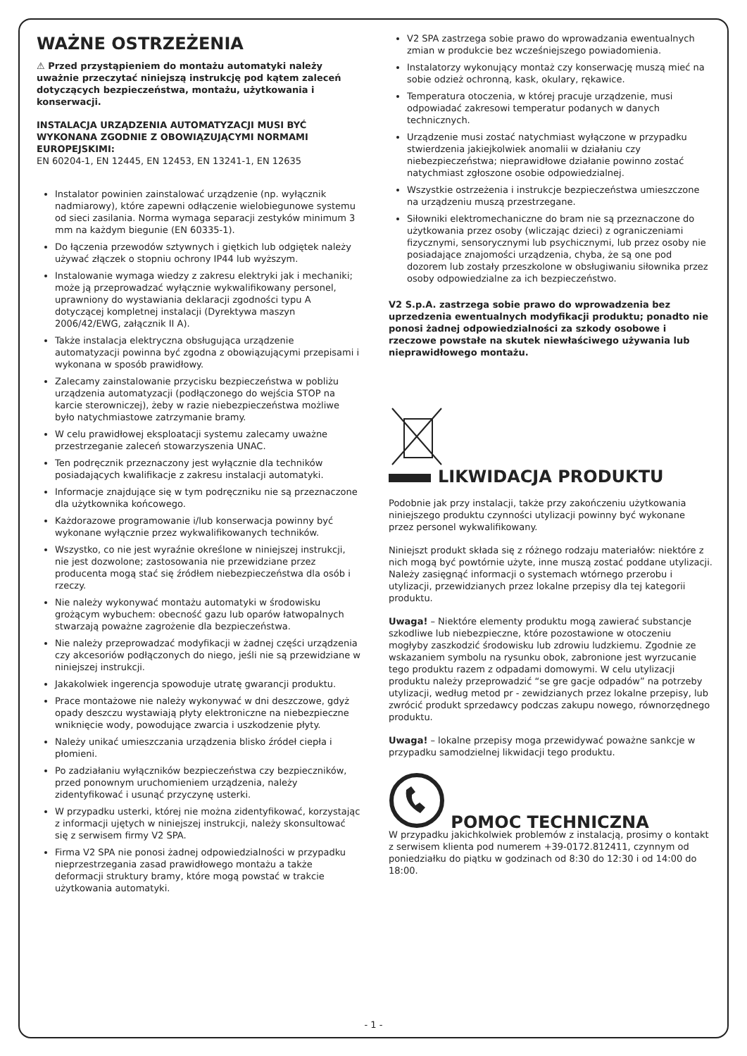WAŻNE OSTRZEŻENIA
⚠ Przed przystąpieniem do montażu automatyki należy uważnie przeczytać niniejszą instrukcję pod kątem zaleceń dotyczących bezpieczeństwa, montażu, użytkowania i konserwacji.
INSTALACJA URZĄDZENIA AUTOMATYZACJI MUSI BYĆ WYKONANA ZGODNIE Z OBOWIĄZUJĄCYMI NORMAMI EUROPEJSKIMI:
EN 60204-1, EN 12445, EN 12453, EN 13241-1, EN 12635
Instalator powinien zainstalować urządzenie (np. wyłącznik nadmiarowy), które zapewni odłączenie wielobiegunowe systemu od sieci zasilania. Norma wymaga separacji zestyków minimum 3 mm na każdym biegunie (EN 60335-1).
Do łączenia przewodów sztywnych i giętkich lub odgiętek należy używać złączek o stopniu ochrony IP44 lub wyższym.
Instalowanie wymaga wiedzy z zakresu elektryki jak i mechaniki; może ją przeprowadzać wyłącznie wykwalifikowany personel, uprawniony do wystawiania deklaracji zgodności typu A dotyczącej kompletnej instalacji (Dyrektywa maszyn 2006/42/EWG, załącznik II A).
Także instalacja elektryczna obsługująca urządzenie automatyzacji powinna być zgodna z obowiązującymi przepisami i wykonana w sposób prawidłowy.
Zalecamy zainstalowanie przycisku bezpieczeństwa w pobliżu urządzenia automatyzacji (podłączonego do wejścia STOP na karcie sterowniczej), żeby w razie niebezpieczeństwa możliwe było natychmiastowe zatrzymanie bramy.
W celu prawidłowej eksploatacji systemu zalecamy uważne przestrzeganie zaleceń stowarzyszenia UNAC.
Ten podręcznik przeznaczony jest wyłącznie dla techników posiadających kwalifikacje z zakresu instalacji automatyki.
Informacje znajdujące się w tym podręczniku nie są przeznaczone dla użytkownika końcowego.
Każdorazowe programowanie i/lub konserwacja powinny być wykonane wyłącznie przez wykwalifikowanych techników.
Wszystko, co nie jest wyraźnie określone w niniejszej instrukcji, nie jest dozwolone; zastosowania nie przewidziane przez producenta mogą stać się źródłem niebezpieczeństwa dla osób i rzeczy.
Nie należy wykonywać montażu automatyki w środowisku grożącym wybuchem: obecność gazu lub oparów łatwopalnych stwarzają poważne zagrożenie dla bezpieczeństwa.
Nie należy przeprowadzać modyfikacji w żadnej części urządzenia czy akcesoriów podłączonych do niego, jeśli nie są przewidziane w niniejszej instrukcji.
Jakakolwiek ingerencja spowoduje utratę gwarancji produktu.
Prace montażowe nie należy wykonywać w dni deszczowe, gdyż opady deszczu wystawiają płyty elektroniczne na niebezpieczne wniknięcie wody, powodujące zwarcia i uszkodzenie płyty.
Należy unikać umieszczania urządzenia blisko źródeł ciepła i płomieni.
Po zadziałaniu wyłączników bezpieczeństwa czy bezpieczników, przed ponownym uruchomieniem urządzenia, należy zidentyfikować i usunąć przyczynę usterki.
W przypadku usterki, której nie można zidentyfikować, korzystając z informacji ujętych w niniejszej instrukcji, należy skonsultować się z serwisem firmy V2 SPA.
Firma V2 SPA nie ponosi żadnej odpowiedzialności w przypadku nieprzestrzegania zasad prawidłowego montażu a także deformacji struktury bramy, które mogą powstać w trakcie użytkowania automatyki.
V2 SPA zastrzega sobie prawo do wprowadzania ewentualnych zmian w produkcie bez wcześniejszego powiadomienia.
Instalatorzy wykonujący montaż czy konserwację muszą mieć na sobie odzież ochronną, kask, okulary, rękawice.
Temperatura otoczenia, w której pracuje urządzenie, musi odpowiadać zakresowi temperatur podanych w danych technicznych.
Urządzenie musi zostać natychmiast wyłączone w przypadku stwierdzenia jakiejkolwiek anomalii w działaniu czy niebezpieczeństwa; nieprawidłowe działanie powinno zostać natychmiast zgłoszone osobie odpowiedzialnej.
Wszystkie ostrzeżenia i instrukcje bezpieczeństwa umieszczone na urządzeniu muszą przestrzegane.
Siłowniki elektromechaniczne do bram nie są przeznaczone do użytkowania przez osoby (wliczając dzieci) z ograniczeniami fizycznymi, sensorycznymi lub psychicznymi, lub przez osoby nie posiadające znajomości urządzenia, chyba, że są one pod dozorem lub zostały przeszkolone w obsługiwaniu siłownika przez osoby odpowiedzialne za ich bezpieczeństwo.
V2 S.p.A. zastrzega sobie prawo do wprowadzenia bez uprzedzenia ewentualnych modyfikacji produktu; ponadto nie ponosi żadnej odpowiedzialności za szkody osobowe i rzeczowe powstałe na skutek niewłaściwego używania lub nieprawidłowego montażu.
LIKWIDACJA PRODUKTU
Podobnie jak przy instalacji, także przy zakończeniu użytkowania niniejszego produktu czynności utylizacji powinny być wykonane przez personel wykwalifikowany.
Niniejszt produkt składa się z różnego rodzaju materiałów: niektóre z nich mogą być powtórnie użyte, inne muszą zostać poddane utylizacji. Należy zasięgnąć informacji o systemach wtórnego przerobu i utylizacji, przewidzianych przez lokalne przepisy dla tej kategorii produktu.
Uwaga! – Niektóre elementy produktu mogą zawierać substancje szkodliwe lub niebezpieczne, które pozostawione w otoczeniu mogłyby zaszkodzić środowisku lub zdrowiu ludzkiemu. Zgodnie ze wskazaniem symbolu na rysunku obok, zabronione jest wyrzucanie tego produktu razem z odpadami domowymi. W celu utylizacji produktu należy przeprowadzić “se gre gacje odpadów” na potrzeby utylizacji, według metod pr - zewidzianych przez lokalne przepisy, lub zwrócić produkt sprzedawcy podczas zakupu nowego, równorzędnego produktu.
Uwaga! – lokalne przepisy moga przewidywać poważne sankcje w przypadku samodzielnej likwidacji tego produktu.
POMOC TECHNICZNA
W przypadku jakichkolwiek problemów z instalacją, prosimy o kontakt z serwisem klienta pod numerem +39-0172.812411, czynnym od poniedziałku do piątku w godzinach od 8:30 do 12:30 i od 14:00 do 18:00.
- 1 -